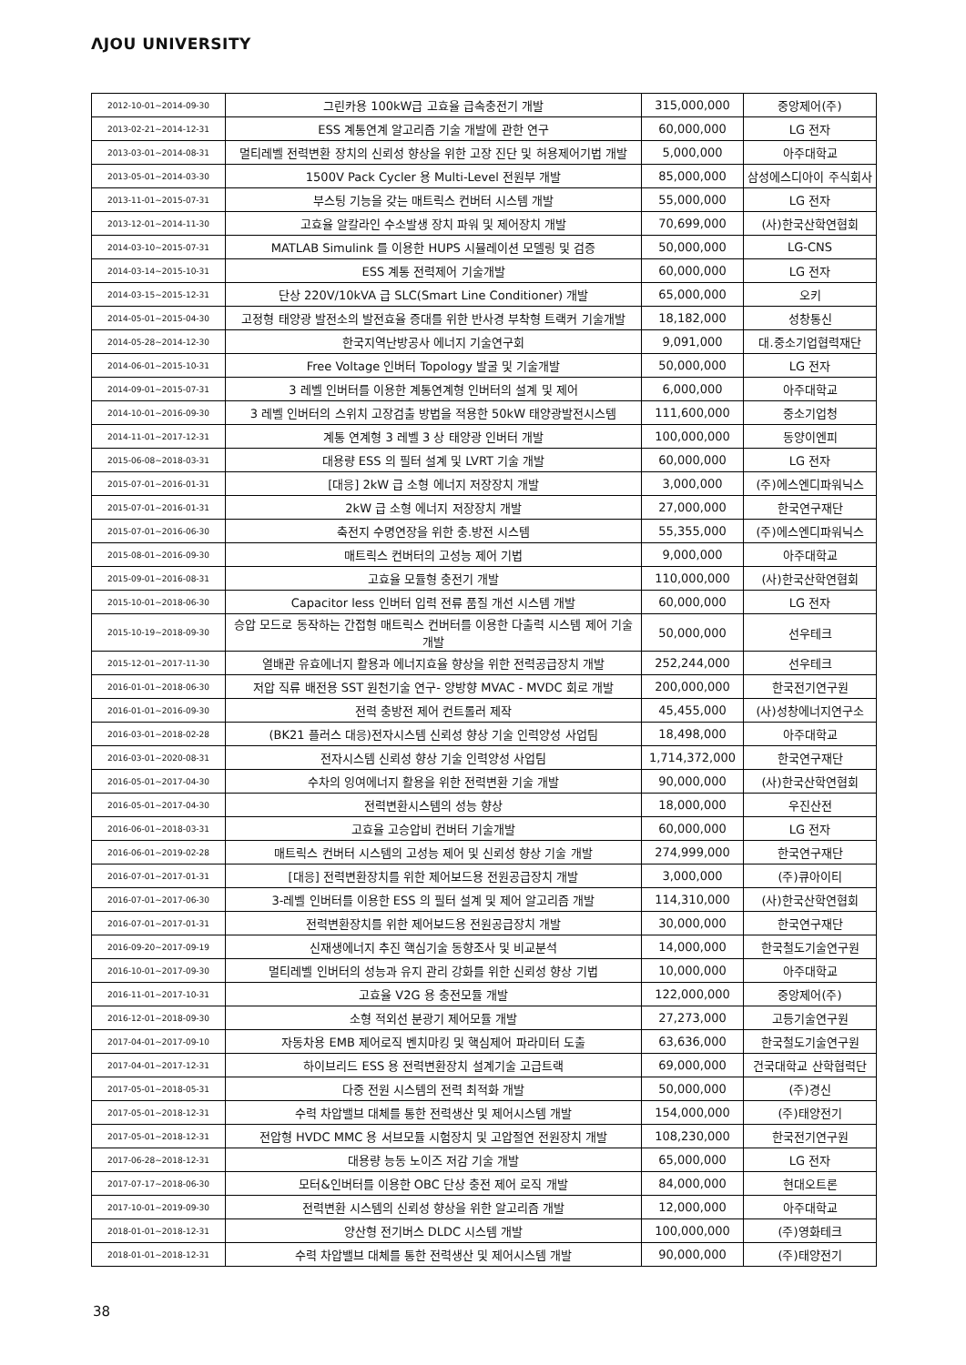ΛJOU UNIVERSITY
| 2012-10-01~2014-09-30 | 그린카용 100kW급 고효율 급속충전기 개발 | 315,000,000 | 중앙제어(주) |
| 2013-02-21~2014-12-31 | ESS 계통연계 알고리즘 기술 개발에 관한 연구 | 60,000,000 | LG 전자 |
| 2013-03-01~2014-08-31 | 멀티레벨 전력변환 장치의 신뢰성 향상을 위한 고장 진단 및 허용제어기법 개발 | 5,000,000 | 아주대학교 |
| 2013-05-01~2014-03-30 | 1500V Pack Cycler 용 Multi-Level 전원부 개발 | 85,000,000 | 삼성에스디아이 주식회사 |
| 2013-11-01~2015-07-31 | 부스팅 기능을 갖는 매트릭스 컨버터 시스템 개발 | 55,000,000 | LG 전자 |
| 2013-12-01~2014-11-30 | 고효율 알칼라인 수소발생 장치 파워 및 제어장치 개발 | 70,699,000 | (사)한국산학연협회 |
| 2014-03-10~2015-07-31 | MATLAB Simulink 를 이용한 HUPS 시뮬레이션 모델링 및 검증 | 50,000,000 | LG-CNS |
| 2014-03-14~2015-10-31 | ESS 계통 전력제어 기술개발 | 60,000,000 | LG 전자 |
| 2014-03-15~2015-12-31 | 단상 220V/10kVA 급 SLC(Smart Line Conditioner) 개발 | 65,000,000 | 오키 |
| 2014-05-01~2015-04-30 | 고정형 태양광 발전소의 발전효율 증대를 위한 반사경 부착형 트랙커 기술개발 | 18,182,000 | 성창통신 |
| 2014-05-28~2014-12-30 | 한국지역난방공사 에너지 기술연구회 | 9,091,000 | 대.중소기업협력재단 |
| 2014-06-01~2015-10-31 | Free Voltage 인버터 Topology 발굴 및 기술개발 | 50,000,000 | LG 전자 |
| 2014-09-01~2015-07-31 | 3 레벨 인버터를 이용한 계통연계형 인버터의 설계 및 제어 | 6,000,000 | 아주대학교 |
| 2014-10-01~2016-09-30 | 3 레벨 인버터의 스위치 고장검출 방법을 적용한 50kW 태양광발전시스템 | 111,600,000 | 중소기업청 |
| 2014-11-01~2017-12-31 | 계통 연계형 3 레벨 3 상 태양광 인버터 개발 | 100,000,000 | 동양이엔피 |
| 2015-06-08~2018-03-31 | 대용량 ESS 의 필터 설계 및 LVRT 기술 개발 | 60,000,000 | LG 전자 |
| 2015-07-01~2016-01-31 | [대응] 2kW 급 소형 에너지 저장장치 개발 | 3,000,000 | (주)에스엔디파워닉스 |
| 2015-07-01~2016-01-31 | 2kW 급 소형 에너지 저장장치 개발 | 27,000,000 | 한국연구재단 |
| 2015-07-01~2016-06-30 | 축전지 수명연장을 위한 충.방전 시스템 | 55,355,000 | (주)에스엔디파워닉스 |
| 2015-08-01~2016-09-30 | 매트릭스 컨버터의 고성능 제어 기법 | 9,000,000 | 아주대학교 |
| 2015-09-01~2016-08-31 | 고효율 모듈형 충전기 개발 | 110,000,000 | (사)한국산학연협회 |
| 2015-10-01~2018-06-30 | Capacitor less 인버터 입력 전류 품질 개선 시스템 개발 | 60,000,000 | LG 전자 |
| 2015-10-19~2018-09-30 | 승압 모드로 동작하는 간접형 매트릭스 컨버터를 이용한 다출력 시스템 제어 기술 개발 | 50,000,000 | 선우테크 |
| 2015-12-01~2017-11-30 | 열배관 유효에너지 활용과 에너지효율 향상을 위한 전력공급장치 개발 | 252,244,000 | 선우테크 |
| 2016-01-01~2018-06-30 | 저압 직류 배전용 SST 원천기술 연구- 양방향 MVAC - MVDC 회로 개발 | 200,000,000 | 한국전기연구원 |
| 2016-01-01~2016-09-30 | 전력 충방전 제어 컨트롤러 제작 | 45,455,000 | (사)성창에너지연구소 |
| 2016-03-01~2018-02-28 | (BK21 플러스 대응)전자시스템 신뢰성 향상 기술 인력양성 사업팀 | 18,498,000 | 아주대학교 |
| 2016-03-01~2020-08-31 | 전자시스템 신뢰성 향상 기술 인력양성 사업팀 | 1,714,372,000 | 한국연구재단 |
| 2016-05-01~2017-04-30 | 수차의 잉여에너지 활용을 위한 전력변환 기술 개발 | 90,000,000 | (사)한국산학연협회 |
| 2016-05-01~2017-04-30 | 전력변환시스템의 성능 향상 | 18,000,000 | 우진산전 |
| 2016-06-01~2018-03-31 | 고효율 고승압비 컨버터 기술개발 | 60,000,000 | LG 전자 |
| 2016-06-01~2019-02-28 | 매트릭스 컨버터 시스템의 고성능 제어 및 신뢰성 향상 기술 개발 | 274,999,000 | 한국연구재단 |
| 2016-07-01~2017-01-31 | [대응] 전력변환장치를 위한 제어보드용 전원공급장치 개발 | 3,000,000 | (주)큐아이티 |
| 2016-07-01~2017-06-30 | 3-레벨 인버터를 이용한 ESS 의 필터 설계 및 제어 알고리즘 개발 | 114,310,000 | (사)한국산학연협회 |
| 2016-07-01~2017-01-31 | 전력변환장치를 위한 제어보드용 전원공급장치 개발 | 30,000,000 | 한국연구재단 |
| 2016-09-20~2017-09-19 | 신재생에너지 추진 핵심기술 동향조사 및 비교분석 | 14,000,000 | 한국철도기술연구원 |
| 2016-10-01~2017-09-30 | 멀티레벨 인버터의 성능과 유지 관리 강화를 위한 신뢰성 향상 기법 | 10,000,000 | 아주대학교 |
| 2016-11-01~2017-10-31 | 고효율 V2G 용 충전모듈 개발 | 122,000,000 | 중앙제어(주) |
| 2016-12-01~2018-09-30 | 소형 적외선 분광기 제어모듈 개발 | 27,273,000 | 고등기술연구원 |
| 2017-04-01~2017-09-10 | 자동차용 EMB 제어로직 벤치마킹 및 핵심제어 파라미터 도출 | 63,636,000 | 한국철도기술연구원 |
| 2017-04-01~2017-12-31 | 하이브리드 ESS 용 전력변환장치 설계기술 고급트랙 | 69,000,000 | 건국대학교 산학협력단 |
| 2017-05-01~2018-05-31 | 다중 전원 시스템의 전력 최적화 개발 | 50,000,000 | (주)경신 |
| 2017-05-01~2018-12-31 | 수력 차압밸브 대체를 통한 전력생산 및 제어시스템 개발 | 154,000,000 | (주)태양전기 |
| 2017-05-01~2018-12-31 | 전압형 HVDC MMC 용 서브모듈 시험장치 및 고압절연 전원장치 개발 | 108,230,000 | 한국전기연구원 |
| 2017-06-28~2018-12-31 | 대용량 능동 노이즈 저감 기술 개발 | 65,000,000 | LG 전자 |
| 2017-07-17~2018-06-30 | 모터&인버터를 이용한 OBC 단상 충전 제어 로직 개발 | 84,000,000 | 현대오트론 |
| 2017-10-01~2019-09-30 | 전력변환 시스템의 신뢰성 향상을 위한 알고리즘 개발 | 12,000,000 | 아주대학교 |
| 2018-01-01~2018-12-31 | 양산형 전기버스 DLDC 시스템 개발 | 100,000,000 | (주)영화테크 |
| 2018-01-01~2018-12-31 | 수력 차압밸브 대체를 통한 전력생산 및 제어시스템 개발 | 90,000,000 | (주)태양전기 |
38